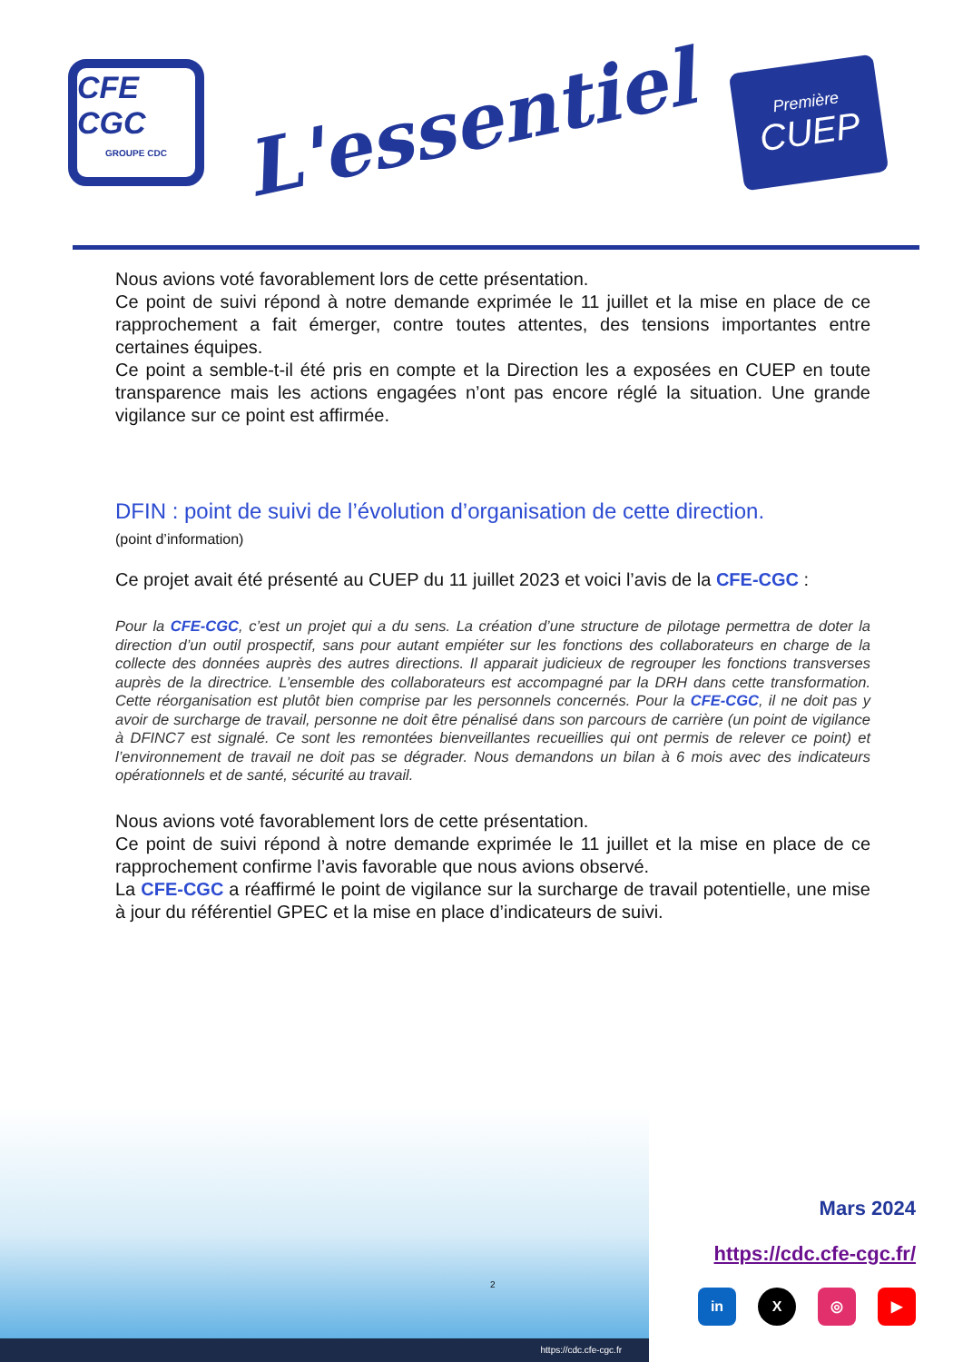CFE CGC
GROUPE CDC
L'essentiel
Première
CUEP
Nous avions voté favorablement lors de cette présentation.
Ce point de suivi répond à notre demande exprimée le 11 juillet et la mise en place de ce rapprochement a fait émerger, contre toutes attentes, des tensions importantes entre certaines équipes.
Ce point a semble-t-il été pris en compte et la Direction les a exposées en CUEP en toute transparence mais les actions engagées n’ont pas encore réglé la situation. Une grande vigilance sur ce point est affirmée.
DFIN : point de suivi de l’évolution d’organisation de cette direction.
(point d’information)
Ce projet avait été présenté au CUEP du 11 juillet 2023 et voici l’avis de la CFE-CGC :
Pour la CFE-CGC, c’est un projet qui a du sens. La création d’une structure de pilotage permettra de doter la direction d’un outil prospectif, sans pour autant empiéter sur les fonctions des collaborateurs en charge de la collecte des données auprès des autres directions. Il apparait judicieux de regrouper les fonctions transverses auprès de la directrice. L’ensemble des collaborateurs est accompagné par la DRH dans cette transformation. Cette réorganisation est plutôt bien comprise par les personnels concernés. Pour la CFE-CGC, il ne doit pas y avoir de surcharge de travail, personne ne doit être pénalisé dans son parcours de carrière (un point de vigilance à DFINC7 est signalé. Ce sont les remontées bienveillantes recueillies qui ont permis de relever ce point) et l’environnement de travail ne doit pas se dégrader. Nous demandons un bilan à 6 mois avec des indicateurs opérationnels et de santé, sécurité au travail.
Nous avions voté favorablement lors de cette présentation.
Ce point de suivi répond à notre demande exprimée le 11 juillet et la mise en place de ce rapprochement confirme l’avis favorable que nous avions observé.
La CFE-CGC a réaffirmé le point de vigilance sur la surcharge de travail potentielle, une mise à jour du référentiel GPEC et la mise en place d’indicateurs de suivi.
https://cdc.cfe-cgc.fr
2
Mars 2024
https://cdc.cfe-cgc.fr/
in X ◎ ▶